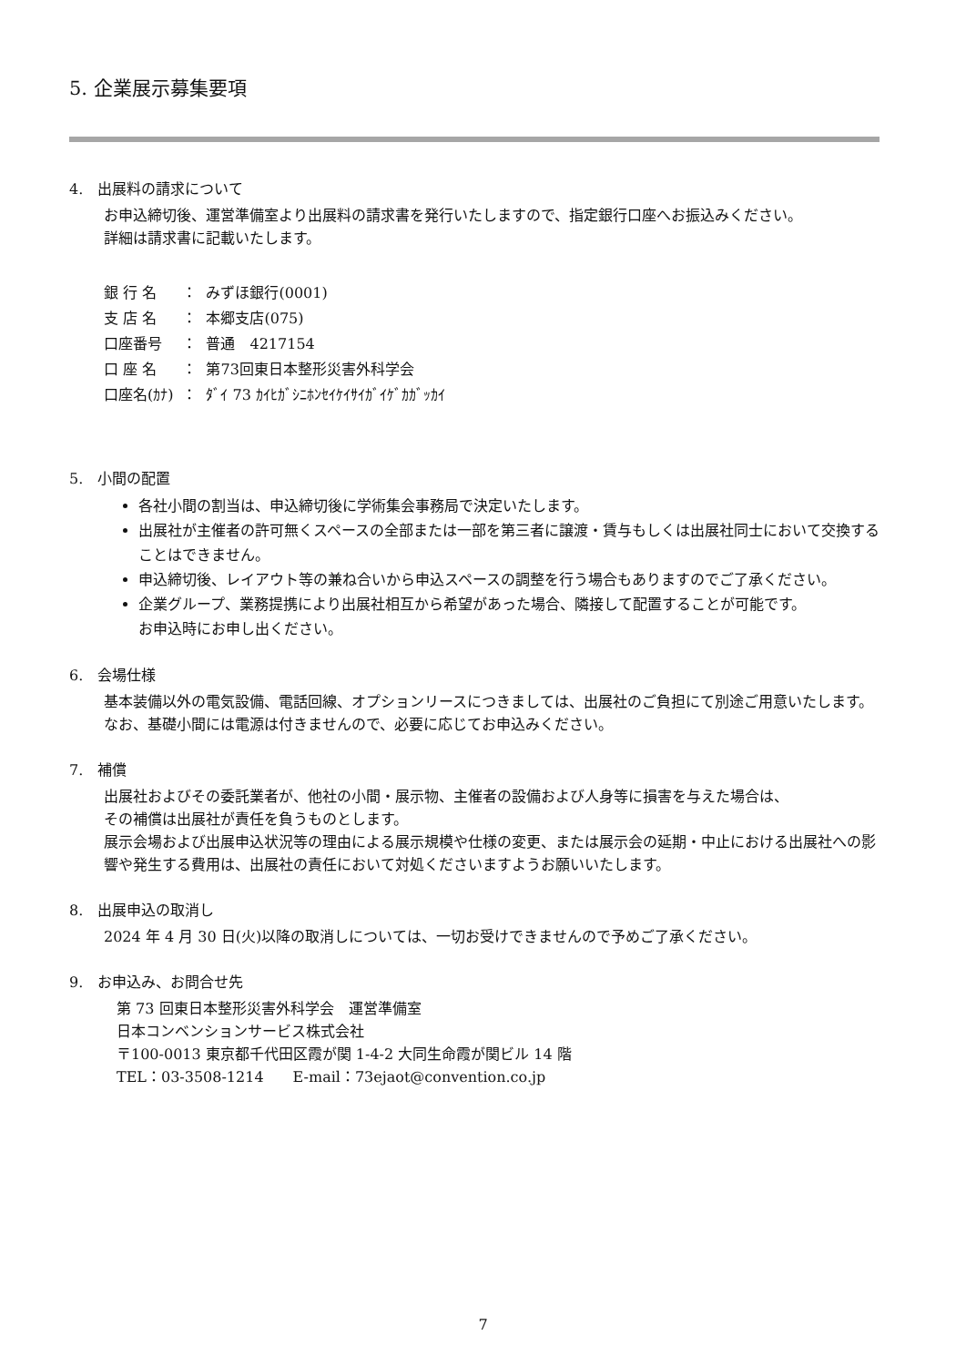5. 企業展示募集要項
4.　出展料の請求について
お申込締切後、運営準備室より出展料の請求書を発行いたしますので、指定銀行口座へお振込みください。
詳細は請求書に記載いたします。
| 銀 行 名 | ： | みずほ銀行(0001) |
| 支 店 名 | ： | 本郷支店(075) |
| 口座番号 | ： | 普通 4217154 |
| 口 座 名 | ： | 第73回東日本整形災害外科学会 |
| 口座名(ｶﾅ) | ： | ﾀﾞｲ 73 ｶｲﾋｶﾞｼﾆﾎﾝｾｲｹｲｻｲｶﾞｲｹﾞｶｶﾞｯｶｲ |
5.　小間の配置
各社小間の割当は、申込締切後に学術集会事務局で決定いたします。
出展社が主催者の許可無くスペースの全部または一部を第三者に譲渡・賃与もしくは出展社同士において交換することはできません。
申込締切後、レイアウト等の兼ね合いから申込スペースの調整を行う場合もありますのでご了承ください。
企業グループ、業務提携により出展社相互から希望があった場合、隣接して配置することが可能です。
お申込時にお申し出ください。
6.　会場仕様
基本装備以外の電気設備、電話回線、オプションリースにつきましては、出展社のご負担にて別途ご用意いたします。なお、基礎小間には電源は付きませんので、必要に応じてお申込みください。
7.　補償
出展社およびその委託業者が、他社の小間・展示物、主催者の設備および人身等に損害を与えた場合は、
その補償は出展社が責任を負うものとします。
展示会場および出展申込状況等の理由による展示規模や仕様の変更、または展示会の延期・中止における出展社への影響や発生する費用は、出展社の責任において対処くださいますようお願いいたします。
8.　出展申込の取消し
2024 年 4 月 30 日(火)以降の取消しについては、一切お受けできませんので予めご了承ください。
9.　お申込み、お問合せ先
第 73 回東日本整形災害外科学会　運営準備室
日本コンベンションサービス株式会社
〒100-0013 東京都千代田区霞が関 1-4-2 大同生命霞が関ビル 14 階
TEL：03-3508-1214　　E-mail：73ejaot@convention.co.jp
7